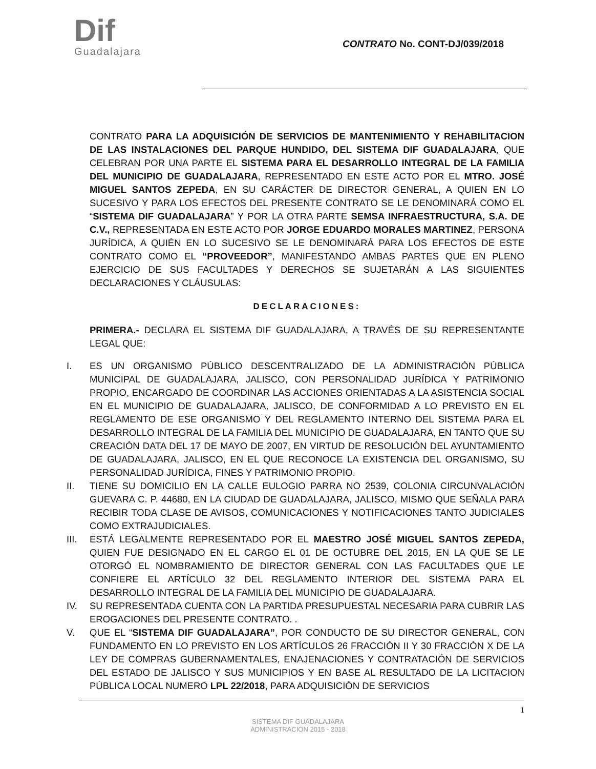Dif
Guadalajara
CONTRATO No. CONT-DJ/039/2018
CONTRATO PARA LA ADQUISICIÓN DE SERVICIOS DE MANTENIMIENTO Y REHABILITACION DE LAS INSTALACIONES DEL PARQUE HUNDIDO, DEL SISTEMA DIF GUADALAJARA, QUE CELEBRAN POR UNA PARTE EL SISTEMA PARA EL DESARROLLO INTEGRAL DE LA FAMILIA DEL MUNICIPIO DE GUADALAJARA, REPRESENTADO EN ESTE ACTO POR EL MTRO. JOSÉ MIGUEL SANTOS ZEPEDA, EN SU CARÁCTER DE DIRECTOR GENERAL, A QUIEN EN LO SUCESIVO Y PARA LOS EFECTOS DEL PRESENTE CONTRATO SE LE DENOMINARÁ COMO EL “SISTEMA DIF GUADALAJARA” Y POR LA OTRA PARTE SEMSA INFRAESTRUCTURA, S.A. DE C.V., REPRESENTADA EN ESTE ACTO POR JORGE EDUARDO MORALES MARTINEZ, PERSONA JURÍDICA, A QUIÉN EN LO SUCESIVO SE LE DENOMINARÁ PARA LOS EFECTOS DE ESTE CONTRATO COMO EL “PROVEEDOR”, MANIFESTANDO AMBAS PARTES QUE EN PLENO EJERCICIO DE SUS FACULTADES Y DERECHOS SE SUJETARÁN A LAS SIGUIENTES DECLARACIONES Y CLÁUSULAS:
DECLARACIONES:
PRIMERA.- DECLARA EL SISTEMA DIF GUADALAJARA, A TRAVÉS DE SU REPRESENTANTE LEGAL QUE:
I. ES UN ORGANISMO PÚBLICO DESCENTRALIZADO DE LA ADMINISTRACIÓN PÚBLICA MUNICIPAL DE GUADALAJARA, JALISCO, CON PERSONALIDAD JURÍDICA Y PATRIMONIO PROPIO, ENCARGADO DE COORDINAR LAS ACCIONES ORIENTADAS A LA ASISTENCIA SOCIAL EN EL MUNICIPIO DE GUADALAJARA, JALISCO, DE CONFORMIDAD A LO PREVISTO EN EL REGLAMENTO DE ESE ORGANISMO Y DEL REGLAMENTO INTERNO DEL SISTEMA PARA EL DESARROLLO INTEGRAL DE LA FAMILIA DEL MUNICIPIO DE GUADALAJARA, EN TANTO QUE SU CREACIÓN DATA DEL 17 DE MAYO DE 2007, EN VIRTUD DE RESOLUCIÓN DEL AYUNTAMIENTO DE GUADALAJARA, JALISCO, EN EL QUE RECONOCE LA EXISTENCIA DEL ORGANISMO, SU PERSONALIDAD JURÍDICA, FINES Y PATRIMONIO PROPIO.
II. TIENE SU DOMICILIO EN LA CALLE EULOGIO PARRA NO 2539, COLONIA CIRCUNVALACIÓN GUEVARA C. P. 44680, EN LA CIUDAD DE GUADALAJARA, JALISCO, MISMO QUE SEÑALA PARA RECIBIR TODA CLASE DE AVISOS, COMUNICACIONES Y NOTIFICACIONES TANTO JUDICIALES COMO EXTRAJUDICIALES.
III. ESTÁ LEGALMENTE REPRESENTADO POR EL MAESTRO JOSÉ MIGUEL SANTOS ZEPEDA, QUIEN FUE DESIGNADO EN EL CARGO EL 01 DE OCTUBRE DEL 2015, EN LA QUE SE LE OTORGÓ EL NOMBRAMIENTO DE DIRECTOR GENERAL CON LAS FACULTADES QUE LE CONFIERE EL ARTÍCULO 32 DEL REGLAMENTO INTERIOR DEL SISTEMA PARA EL DESARROLLO INTEGRAL DE LA FAMILIA DEL MUNICIPIO DE GUADALAJARA.
IV. SU REPRESENTADA CUENTA CON LA PARTIDA PRESUPUESTAL NECESARIA PARA CUBRIR LAS EROGACIONES DEL PRESENTE CONTRATO. .
V. QUE EL “SISTEMA DIF GUADALAJARA”, POR CONDUCTO DE SU DIRECTOR GENERAL, CON FUNDAMENTO EN LO PREVISTO EN LOS ARTÍCULOS 26 FRACCIÓN II Y 30 FRACCIÓN X DE LA LEY DE COMPRAS GUBERNAMENTALES, ENAJENACIONES Y CONTRATACIÓN DE SERVICIOS DEL ESTADO DE JALISCO Y SUS MUNICIPIOS Y EN BASE AL RESULTADO DE LA LICITACION PÚBLICA LOCAL NUMERO LPL 22/2018, PARA ADQUISICIÓN DE SERVICIOS
1
SISTEMA DIF GUADALAJARA
ADMINISTRACIÓN 2015 - 2018